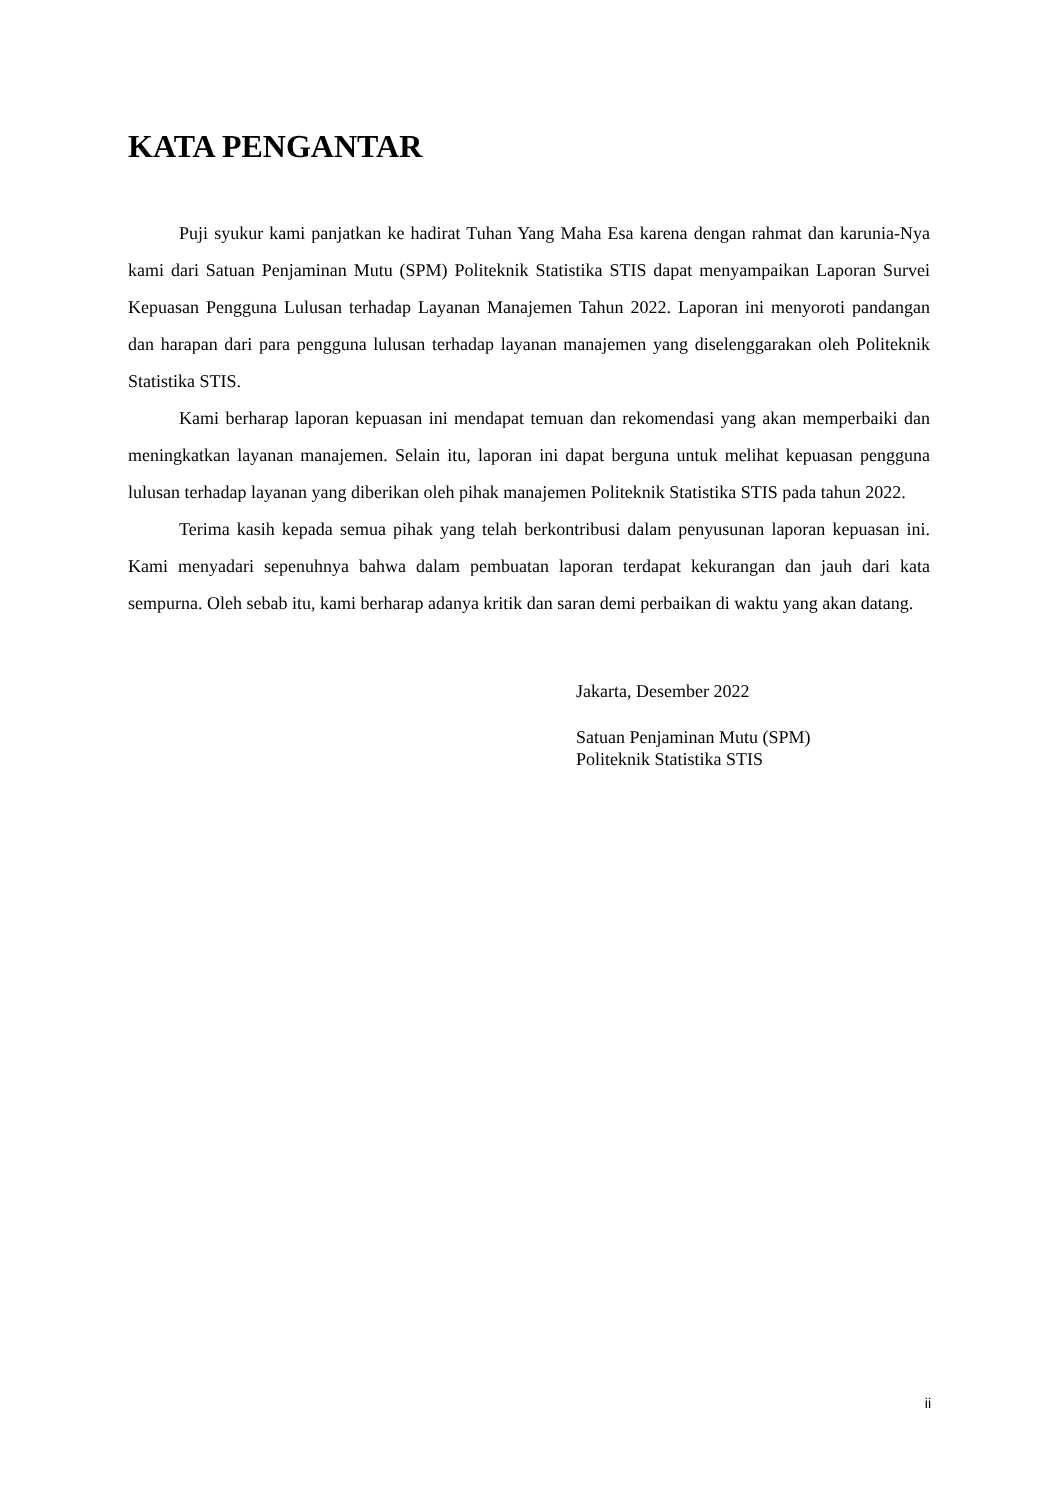KATA PENGANTAR
Puji syukur kami panjatkan ke hadirat Tuhan Yang Maha Esa karena dengan rahmat dan karunia-Nya kami dari Satuan Penjaminan Mutu (SPM) Politeknik Statistika STIS dapat menyampaikan Laporan Survei Kepuasan Pengguna Lulusan terhadap Layanan Manajemen Tahun 2022. Laporan ini menyoroti pandangan dan harapan dari para pengguna lulusan terhadap layanan manajemen yang diselenggarakan oleh Politeknik Statistika STIS.
Kami berharap laporan kepuasan ini mendapat temuan dan rekomendasi yang akan memperbaiki dan meningkatkan layanan manajemen. Selain itu, laporan ini dapat berguna untuk melihat kepuasan pengguna lulusan terhadap layanan yang diberikan oleh pihak manajemen Politeknik Statistika STIS pada tahun 2022.
Terima kasih kepada semua pihak yang telah berkontribusi dalam penyusunan laporan kepuasan ini. Kami menyadari sepenuhnya bahwa dalam pembuatan laporan terdapat kekurangan dan jauh dari kata sempurna. Oleh sebab itu, kami berharap adanya kritik dan saran demi perbaikan di waktu yang akan datang.
Jakarta, Desember 2022
Satuan Penjaminan Mutu (SPM)
Politeknik Statistika STIS
ii